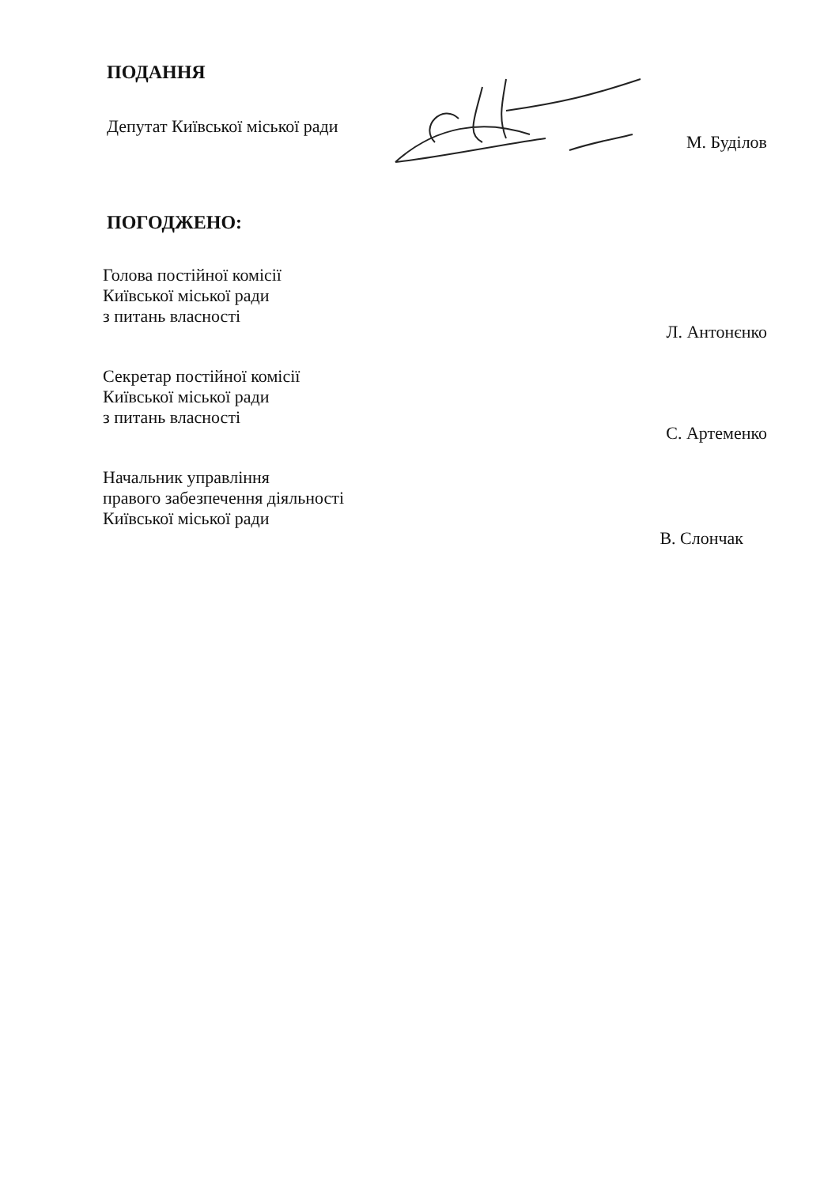ПОДАННЯ
Депутат Київської міської ради
М. Буділов
ПОГОДЖЕНО:
Голова постійної комісії
Київської міської ради
з питань власності
Л. Антонєнко
Секретар постійної комісії
Київської міської ради
з питань власності
С. Артеменко
Начальник управління
правого забезпечення діяльності
Київської міської ради
В. Слончак